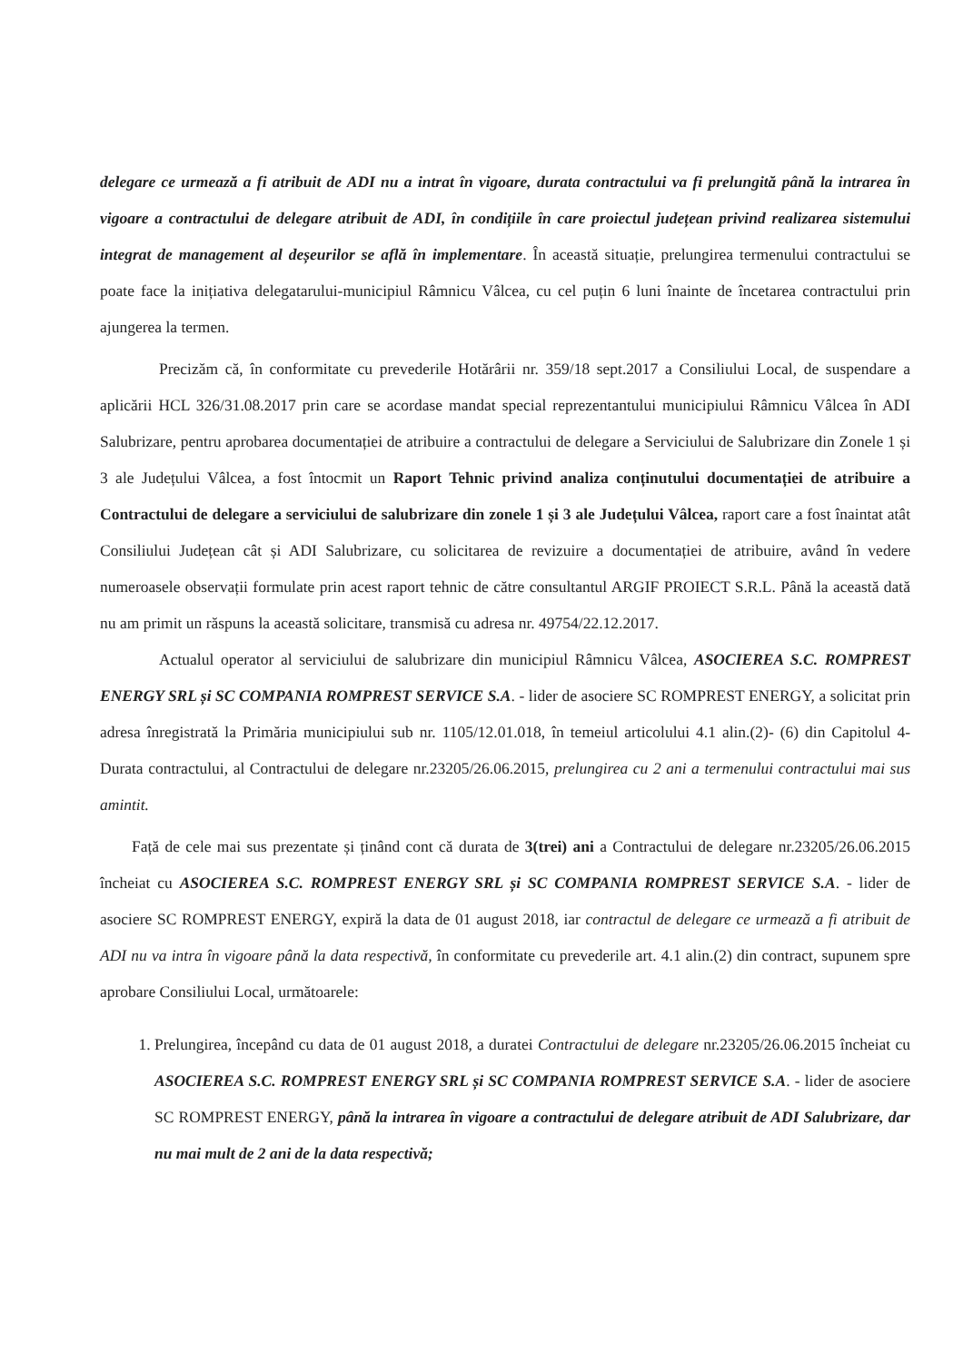delegare ce urmează a fi atribuit de ADI nu a intrat în vigoare, durata contractului va fi prelungită până la intrarea în vigoare a contractului de delegare atribuit de ADI, în condițiile în care proiectul județean privind realizarea sistemului integrat de management al deșeurilor se află în implementare. În această situație, prelungirea termenului contractului se poate face la inițiativa delegatarului-municipiul Râmnicu Vâlcea, cu cel puțin 6 luni înainte de încetarea contractului prin ajungerea la termen.
Precizăm că, în conformitate cu prevederile Hotărârii nr. 359/18 sept.2017 a Consiliului Local, de suspendare a aplicării HCL 326/31.08.2017 prin care se acordase mandat special reprezentantului municipiului Râmnicu Vâlcea în ADI Salubrizare, pentru aprobarea documentației de atribuire a contractului de delegare a Serviciului de Salubrizare din Zonele 1 și 3 ale Județului Vâlcea, a fost întocmit un Raport Tehnic privind analiza conținutului documentației de atribuire a Contractului de delegare a serviciului de salubrizare din zonele 1 și 3 ale Județului Vâlcea, raport care a fost înaintat atât Consiliului Județean cât și ADI Salubrizare, cu solicitarea de revizuire a documentației de atribuire, având în vedere numeroasele observații formulate prin acest raport tehnic de către consultantul ARGIF PROIECT S.R.L. Până la această dată nu am primit un răspuns la această solicitare, transmisă cu adresa nr. 49754/22.12.2017.
Actualul operator al serviciului de salubrizare din municipiul Râmnicu Vâlcea, ASOCIEREA S.C. ROMPREST ENERGY SRL și SC COMPANIA ROMPREST SERVICE S.A. - lider de asociere SC ROMPREST ENERGY, a solicitat prin adresa înregistrată la Primăria municipiului sub nr. 1105/12.01.018, în temeiul articolului 4.1 alin.(2)- (6) din Capitolul 4-Durata contractului, al Contractului de delegare nr.23205/26.06.2015, prelungirea cu 2 ani a termenului contractului mai sus amintit.
Față de cele mai sus prezentate și ținând cont că durata de 3(trei) ani a Contractului de delegare nr.23205/26.06.2015 încheiat cu ASOCIEREA S.C. ROMPREST ENERGY SRL și SC COMPANIA ROMPREST SERVICE S.A. - lider de asociere SC ROMPREST ENERGY, expiră la data de 01 august 2018, iar contractul de delegare ce urmează a fi atribuit de ADI nu va intra în vigoare până la data respectivă, în conformitate cu prevederile art. 4.1 alin.(2) din contract, supunem spre aprobare Consiliului Local, următoarele:
1. Prelungirea, începând cu data de 01 august 2018, a duratei Contractului de delegare nr.23205/26.06.2015 încheiat cu ASOCIEREA S.C. ROMPREST ENERGY SRL și SC COMPANIA ROMPREST SERVICE S.A. - lider de asociere SC ROMPREST ENERGY, până la intrarea în vigoare a contractului de delegare atribuit de ADI Salubrizare, dar nu mai mult de 2 ani de la data respectivă;